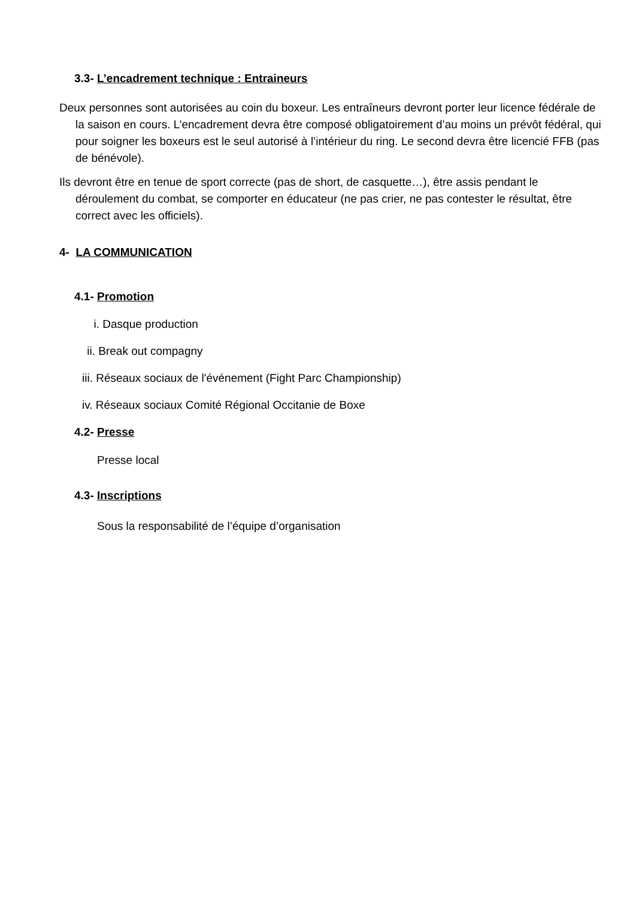3.3- L’encadrement technique : Entraineurs
Deux personnes sont autorisées au coin du boxeur. Les entraîneurs devront porter leur licence fédérale de la saison en cours. L’encadrement devra être composé obligatoirement d’au moins un prévôt fédéral, qui pour soigner les boxeurs est le seul autorisé à l’intérieur du ring. Le second devra être licencié FFB (pas de bénévole).
Ils devront être en tenue de sport correcte (pas de short, de casquette…), être assis pendant le déroulement du combat, se comporter en éducateur (ne pas crier, ne pas contester le résultat, être correct avec les officiels).
4- LA COMMUNICATION
4.1- Promotion
i. Dasque production
ii. Break out compagny
iii. Réseaux sociaux de l'événement (Fight Parc Championship)
iv. Réseaux sociaux Comité Régional Occitanie de Boxe
4.2- Presse
Presse local
4.3- Inscriptions
Sous la responsabilité de l’équipe d’organisation